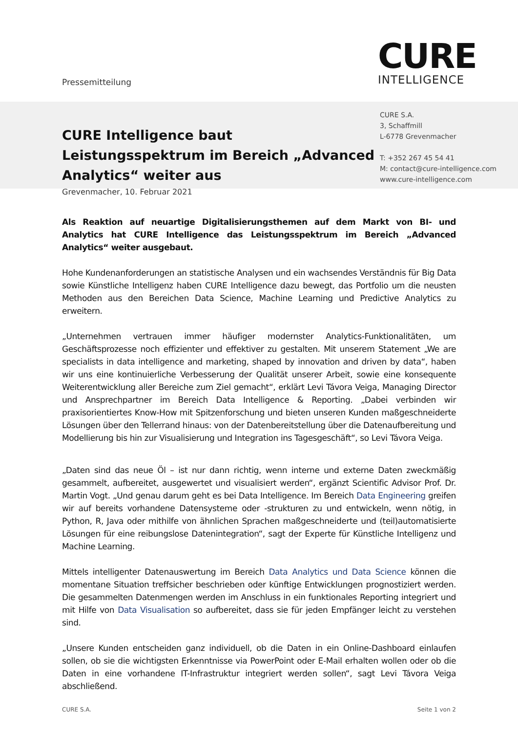Pressemitteilung
CURE
INTELLIGENCE
CURE Intelligence baut Leistungsspektrum im Bereich „Advanced Analytics“ weiter aus
Grevenmacher, 10. Februar 2021
CURE S.A.
3, Schaffmill
L-6778 Grevenmacher
T: +352 267 45 54 41
M: contact@cure-intelligence.com
www.cure-intelligence.com
Als Reaktion auf neuartige Digitalisierungsthemen auf dem Markt von BI- und Analytics hat CURE Intelligence das Leistungsspektrum im Bereich „Advanced Analytics“ weiter ausgebaut.
Hohe Kundenanforderungen an statistische Analysen und ein wachsendes Verständnis für Big Data sowie Künstliche Intelligenz haben CURE Intelligence dazu bewegt, das Portfolio um die neusten Methoden aus den Bereichen Data Science, Machine Learning und Predictive Analytics zu erweitern.
„Unternehmen vertrauen immer häufiger modernster Analytics-Funktionalitäten, um Geschäftsprozesse noch effizienter und effektiver zu gestalten. Mit unserem Statement „We are specialists in data intelligence and marketing, shaped by innovation and driven by data“, haben wir uns eine kontinuierliche Verbesserung der Qualität unserer Arbeit, sowie eine konsequente Weiterentwicklung aller Bereiche zum Ziel gemacht“, erklärt Levi Távora Veiga, Managing Director und Ansprechpartner im Bereich Data Intelligence & Reporting. „Dabei verbinden wir praxisorientiertes Know-How mit Spitzenforschung und bieten unseren Kunden maßgeschneiderte Lösungen über den Tellerrand hinaus: von der Datenbereitstellung über die Datenaufbereitung und Modellierung bis hin zur Visualisierung und Integration ins Tagesgeschäft“, so Levi Távora Veiga.
„Daten sind das neue Öl – ist nur dann richtig, wenn interne und externe Daten zweckmäßig gesammelt, aufbereitet, ausgewertet und visualisiert werden“, ergänzt Scientific Advisor Prof. Dr. Martin Vogt. „Und genau darum geht es bei Data Intelligence. Im Bereich Data Engineering greifen wir auf bereits vorhandene Datensysteme oder -strukturen zu und entwickeln, wenn nötig, in Python, R, Java oder mithilfe von ähnlichen Sprachen maßgeschneiderte und (teil)automatisierte Lösungen für eine reibungslose Datenintegration“, sagt der Experte für Künstliche Intelligenz und Machine Learning.
Mittels intelligenter Datenauswertung im Bereich Data Analytics und Data Science können die momentane Situation treffsicher beschrieben oder künftige Entwicklungen prognostiziert werden. Die gesammelten Datenmengen werden im Anschluss in ein funktionales Reporting integriert und mit Hilfe von Data Visualisation so aufbereitet, dass sie für jeden Empfänger leicht zu verstehen sind.
„Unsere Kunden entscheiden ganz individuell, ob die Daten in ein Online-Dashboard einlaufen sollen, ob sie die wichtigsten Erkenntnisse via PowerPoint oder E-Mail erhalten wollen oder ob die Daten in eine vorhandene IT-Infrastruktur integriert werden sollen“, sagt Levi Távora Veiga abschließend.
CURE S.A. Seite 1 von 2